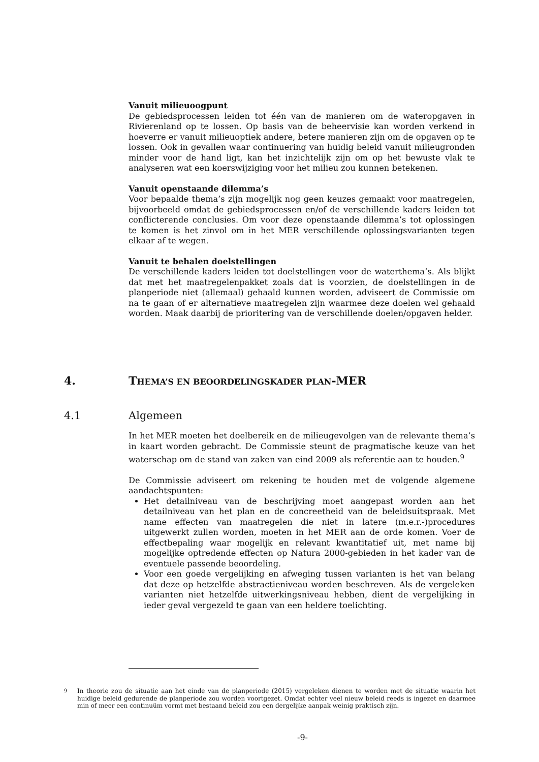Vanuit milieuoogpunt
De gebiedsprocessen leiden tot één van de manieren om de wateropgaven in Rivierenland op te lossen. Op basis van de beheervisie kan worden verkend in hoeverre er vanuit milieuoptiek andere, betere manieren zijn om de opgaven op te lossen. Ook in gevallen waar continuering van huidig beleid vanuit milieugronden minder voor de hand ligt, kan het inzichtelijk zijn om op het bewuste vlak te analyseren wat een koerswijziging voor het milieu zou kunnen betekenen.
Vanuit openstaande dilemma’s
Voor bepaalde thema’s zijn mogelijk nog geen keuzes gemaakt voor maatregelen, bijvoorbeeld omdat de gebiedsprocessen en/of de verschillende kaders leiden tot conflicterende conclusies. Om voor deze openstaande dilemma’s tot oplossingen te komen is het zinvol om in het MER verschillende oplossingsvarianten tegen elkaar af te wegen.
Vanuit te behalen doelstellingen
De verschillende kaders leiden tot doelstellingen voor de waterthema’s. Als blijkt dat met het maatregelenpakket zoals dat is voorzien, de doelstellingen in de planperiode niet (allemaal) gehaald kunnen worden, adviseert de Commissie om na te gaan of er alternatieve maatregelen zijn waarmee deze doelen wel gehaald worden. Maak daarbij de prioritering van de verschillende doelen/opgaven helder.
4. THEMA’S EN BEOORDELINGSKADER PLAN-MER
4.1 Algemeen
In het MER moeten het doelbereik en de milieugevolgen van de relevante thema’s in kaart worden gebracht. De Commissie steunt de pragmatische keuze van het waterschap om de stand van zaken van eind 2009 als referentie aan te houden.<sup>9</sup>
De Commissie adviseert om rekening te houden met de volgende algemene aandachtspunten:
Het detailniveau van de beschrijving moet aangepast worden aan het detailniveau van het plan en de concreetheid van de beleidsuitspraak. Met name effecten van maatregelen die niet in latere (m.e.r.-)procedures uitgewerkt zullen worden, moeten in het MER aan de orde komen. Voer de effectbepaling waar mogelijk en relevant kwantitatief uit, met name bij mogelijke optredende effecten op Natura 2000-gebieden in het kader van de eventuele passende beoordeling.
Voor een goede vergelijking en afweging tussen varianten is het van belang dat deze op hetzelfde abstractieniveau worden beschreven. Als de vergeleken varianten niet hetzelfde uitwerkingsniveau hebben, dient de vergelijking in ieder geval vergezeld te gaan van een heldere toelichting.
<sup>9</sup> In theorie zou de situatie aan het einde van de planperiode (2015) vergeleken dienen te worden met de situatie waarin het huidige beleid gedurende de planperiode zou worden voortgezet. Omdat echter veel nieuw beleid reeds is ingezet en daarmee min of meer een continuüm vormt met bestaand beleid zou een dergelijke aanpak weinig praktisch zijn.
-9-